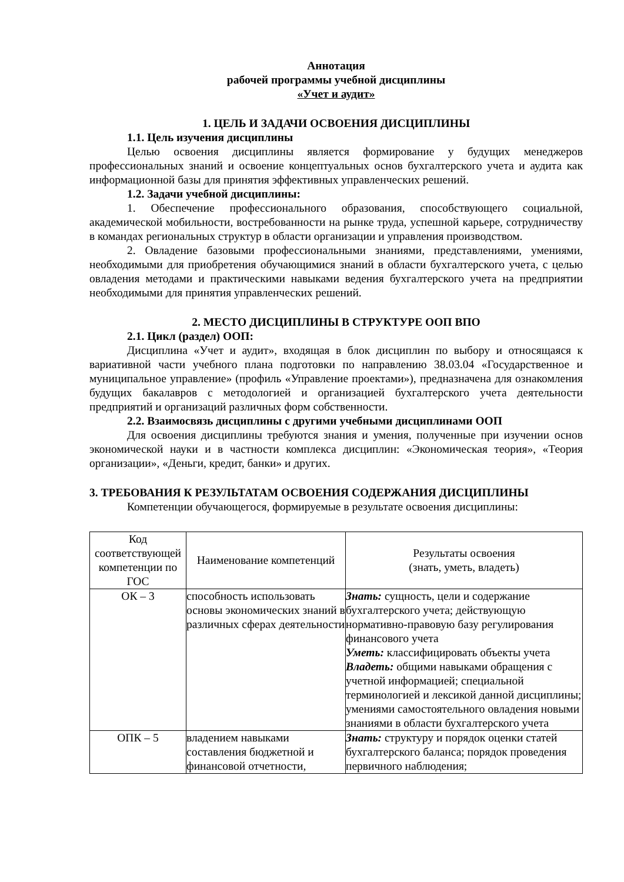Аннотация
рабочей программы учебной дисциплины
«Учет и аудит»
1. ЦЕЛЬ И ЗАДАЧИ ОСВОЕНИЯ ДИСЦИПЛИНЫ
1.1. Цель изучения дисциплины
Целью освоения дисциплины является формирование у будущих менеджеров профессиональных знаний и освоение концептуальных основ бухгалтерского учета и аудита как информационной базы для принятия эффективных управленческих решений.
1.2. Задачи учебной дисциплины:
1. Обеспечение профессионального образования, способствующего социальной, академической мобильности, востребованности на рынке труда, успешной карьере, сотрудничеству в командах региональных структур в области организации и управления производством.
2. Овладение базовыми профессиональными знаниями, представлениями, умениями, необходимыми для приобретения обучающимися знаний в области бухгалтерского учета, с целью овладения методами и практическими навыками ведения бухгалтерского учета на предприятии необходимыми для принятия управленческих решений.
2. МЕСТО ДИСЦИПЛИНЫ В СТРУКТУРЕ ООП ВПО
2.1. Цикл (раздел) ООП:
Дисциплина «Учет и аудит», входящая в блок дисциплин по выбору и относящаяся к вариативной части учебного плана подготовки по направлению 38.03.04 «Государственное и муниципальное управление» (профиль «Управление проектами»), предназначена для ознакомления будущих бакалавров с методологией и организацией бухгалтерского учета деятельности предприятий и организаций различных форм собственности.
2.2. Взаимосвязь дисциплины с другими учебными дисциплинами ООП
Для освоения дисциплины требуются знания и умения, полученные при изучении основ экономической науки и в частности комплекса дисциплин: «Экономическая теория», «Теория организации», «Деньги, кредит, банки» и других.
3. ТРЕБОВАНИЯ К РЕЗУЛЬТАТАМ ОСВОЕНИЯ СОДЕРЖАНИЯ ДИСЦИПЛИНЫ
Компетенции обучающегося, формируемые в результате освоения дисциплины:
| Код соответствующей компетенции по ГОС | Наименование компетенций | Результаты освоения (знать, уметь, владеть) |
| ОК – 3 | способность использовать основы экономических знаний в различных сферах деятельности | Знать: сущность, цели и содержание бухгалтерского учета; действующую нормативно-правовую базу регулирования финансового учета Уметь: классифицировать объекты учета Владеть: общими навыками обращения с учетной информацией; специальной терминологией и лексикой данной дисциплины; умениями самостоятельного овладения новыми знаниями в области бухгалтерского учета |
| ОПК – 5 | владением навыками составления бюджетной и финансовой отчетности, | Знать: структуру и порядок оценки статей бухгалтерского баланса; порядок проведения первичного наблюдения; |